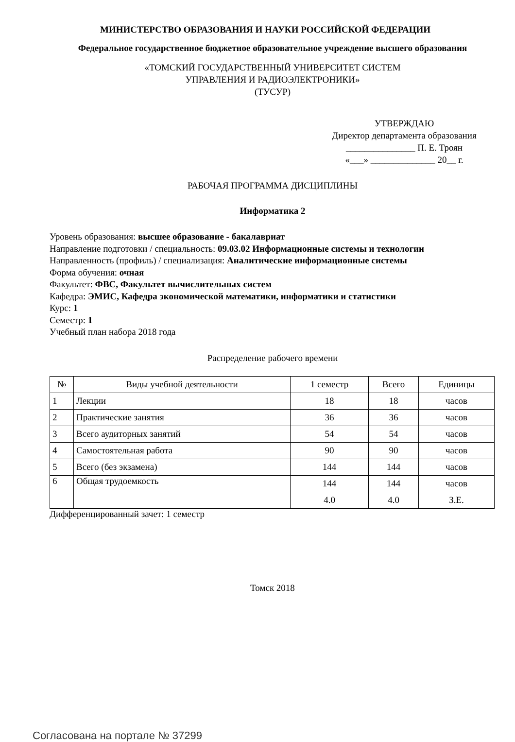МИНИСТЕРСТВО ОБРАЗОВАНИЯ И НАУКИ РОССИЙСКОЙ ФЕДЕРАЦИИ
Федеральное государственное бюджетное образовательное учреждение высшего образования
«ТОМСКИЙ ГОСУДАРСТВЕННЫЙ УНИВЕРСИТЕТ СИСТЕМ
УПРАВЛЕНИЯ И РАДИОЭЛЕКТРОНИКИ»
(ТУСУР)
УТВЕРЖДАЮ
Директор департамента образования
_______________ П. Е. Троян
«___» ______________ 20__ г.
РАБОЧАЯ ПРОГРАММА ДИСЦИПЛИНЫ
Информатика 2
Уровень образования: высшее образование - бакалавриат
Направление подготовки / специальность: 09.03.02 Информационные системы и технологии
Направленность (профиль) / специализация: Аналитические информационные системы
Форма обучения: очная
Факультет: ФВС, Факультет вычислительных систем
Кафедра: ЭМИС, Кафедра экономической математики, информатики и статистики
Курс: 1
Семестр: 1
Учебный план набора 2018 года
Распределение рабочего времени
| № | Виды учебной деятельности | 1 семестр | Всего | Единицы |
| --- | --- | --- | --- | --- |
| 1 | Лекции | 18 | 18 | часов |
| 2 | Практические занятия | 36 | 36 | часов |
| 3 | Всего аудиторных занятий | 54 | 54 | часов |
| 4 | Самостоятельная работа | 90 | 90 | часов |
| 5 | Всего (без экзамена) | 144 | 144 | часов |
| 6 | Общая трудоемкость | 144 | 144 | часов |
| | | 4.0 | 4.0 | З.Е. |
Дифференцированный зачет: 1 семестр
Томск 2018
Согласована на портале № 37299